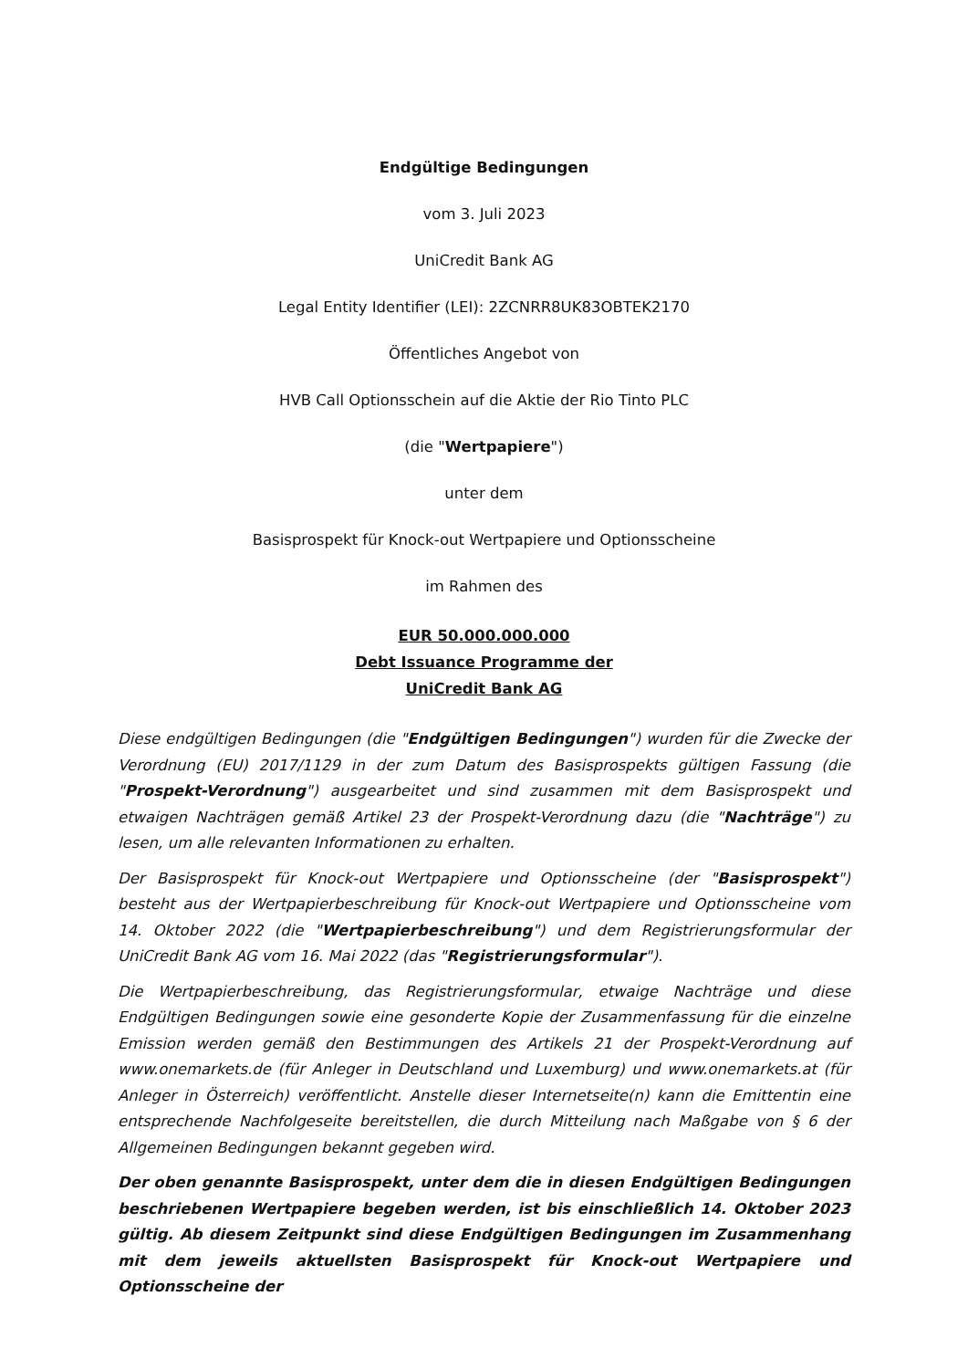Endgültige Bedingungen
vom 3. Juli 2023
UniCredit Bank AG
Legal Entity Identifier (LEI): 2ZCNRR8UK83OBTEK2170
Öffentliches Angebot von
HVB Call Optionsschein auf die Aktie der Rio Tinto PLC
(die "Wertpapiere")
unter dem
Basisprospekt für Knock-out Wertpapiere und Optionsscheine
im Rahmen des
EUR 50.000.000.000
Debt Issuance Programme der
UniCredit Bank AG
Diese endgültigen Bedingungen (die "Endgültigen Bedingungen") wurden für die Zwecke der Verordnung (EU) 2017/1129 in der zum Datum des Basisprospekts gültigen Fassung (die "Prospekt-Verordnung") ausgearbeitet und sind zusammen mit dem Basisprospekt und etwaigen Nachträgen gemäß Artikel 23 der Prospekt-Verordnung dazu (die "Nachträge") zu lesen, um alle relevanten Informationen zu erhalten.
Der Basisprospekt für Knock-out Wertpapiere und Optionsscheine (der "Basisprospekt") besteht aus der Wertpapierbeschreibung für Knock-out Wertpapiere und Optionsscheine vom 14. Oktober 2022 (die "Wertpapierbeschreibung") und dem Registrierungsformular der UniCredit Bank AG vom 16. Mai 2022 (das "Registrierungsformular").
Die Wertpapierbeschreibung, das Registrierungsformular, etwaige Nachträge und diese Endgültigen Bedingungen sowie eine gesonderte Kopie der Zusammenfassung für die einzelne Emission werden gemäß den Bestimmungen des Artikels 21 der Prospekt-Verordnung auf www.onemarkets.de (für Anleger in Deutschland und Luxemburg) und www.onemarkets.at (für Anleger in Österreich) veröffentlicht. Anstelle dieser Internetseite(n) kann die Emittentin eine entsprechende Nachfolgeseite bereitstellen, die durch Mitteilung nach Maßgabe von § 6 der Allgemeinen Bedingungen bekannt gegeben wird.
Der oben genannte Basisprospekt, unter dem die in diesen Endgültigen Bedingungen beschriebenen Wertpapiere begeben werden, ist bis einschließlich 14. Oktober 2023 gültig. Ab diesem Zeitpunkt sind diese Endgültigen Bedingungen im Zusammenhang mit dem jeweils aktuellsten Basisprospekt für Knock-out Wertpapiere und Optionsscheine der